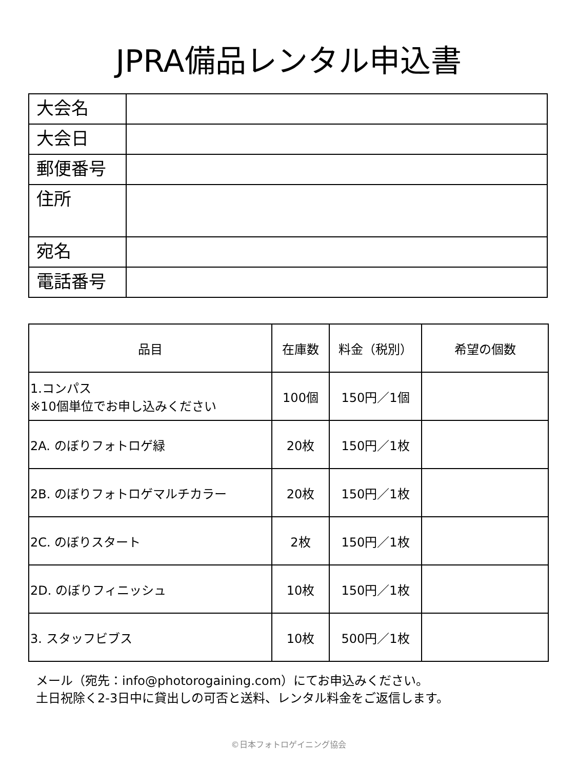JPRA備品レンタル申込書
| 大会名 | |
| 大会日 | |
| 郵便番号 | |
| 住所 | |
| 宛名 | |
| 電話番号 | |
| 品目 | 在庫数 | 料金（税別） | 希望の個数 |
| --- | --- | --- | --- |
| 1.コンパス ※10個単位でお申し込みください | 100個 | 150円／1個 | |
| 2A. のぼりフォトロゲ緑 | 20枚 | 150円／1枚 | |
| 2B. のぼりフォトロゲマルチカラー | 20枚 | 150円／1枚 | |
| 2C. のぼりスタート | 2枚 | 150円／1枚 | |
| 2D. のぼりフィニッシュ | 10枚 | 150円／1枚 | |
| 3. スタッフビブス | 10枚 | 500円／1枚 | |
メール（宛先：info@photorogaining.com）にてお申込みください。
土日祝除く2-3日中に貸出しの可否と送料、レンタル料金をご返信します。
©日本フォトロゲイニング協会